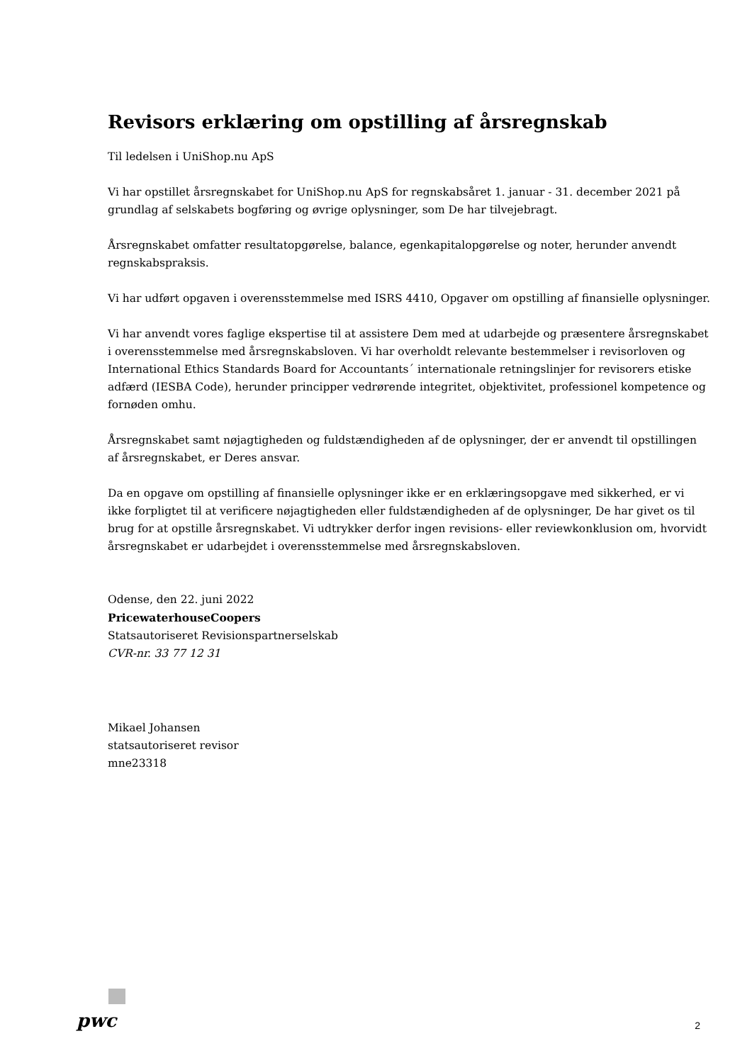Revisors erklæring om opstilling af årsregnskab
Til ledelsen i UniShop.nu ApS
Vi har opstillet årsregnskabet for UniShop.nu ApS for regnskabsåret 1. januar - 31. december 2021 på grundlag af selskabets bogføring og øvrige oplysninger, som De har tilvejebragt.
Årsregnskabet omfatter resultatopgørelse, balance, egenkapitalopgørelse og noter, herunder anvendt regnskabspraksis.
Vi har udført opgaven i overensstemmelse med ISRS 4410, Opgaver om opstilling af finansielle oplysninger.
Vi har anvendt vores faglige ekspertise til at assistere Dem med at udarbejde og præsentere årsregnskabet i overensstemmelse med årsregnskabsloven. Vi har overholdt relevante bestemmelser i revisorloven og International Ethics Standards Board for Accountants´ internationale retningslinjer for revisorers etiske adfærd (IESBA Code), herunder principper vedrørende integritet, objektivitet, professionel kompetence og fornøden omhu.
Årsregnskabet samt nøjagtigheden og fuldstændigheden af de oplysninger, der er anvendt til opstillingen af årsregnskabet, er Deres ansvar.
Da en opgave om opstilling af finansielle oplysninger ikke er en erklæringsopgave med sikkerhed, er vi ikke forpligtet til at verificere nøjagtigheden eller fuldstændigheden af de oplysninger, De har givet os til brug for at opstille årsregnskabet. Vi udtrykker derfor ingen revisions- eller reviewkonklusion om, hvorvidt årsregnskabet er udarbejdet i overensstemmelse med årsregnskabsloven.
Odense, den 22. juni 2022
PricewaterhouseCoopers
Statsautoriseret Revisionspartnerselskab
CVR-nr. 33 77 12 31
Mikael Johansen
statsautoriseret revisor
mne23318
pwc
2